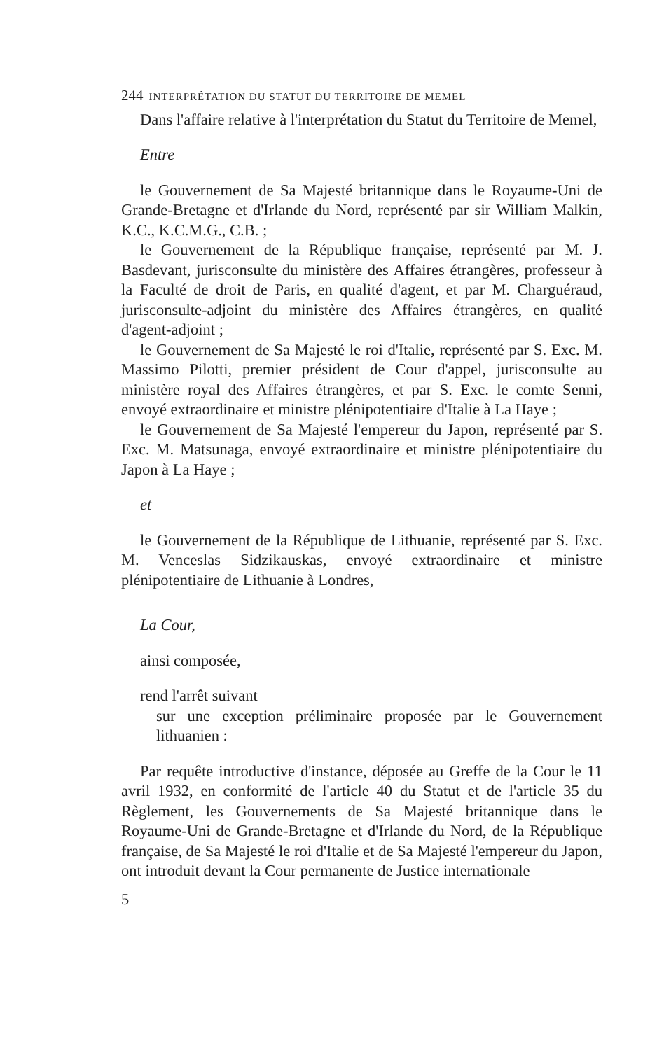244 INTERPRÉTATION DU STATUT DU TERRITOIRE DE MEMEL
Dans l'affaire relative à l'interprétation du Statut du Territoire de Memel,
Entre
le Gouvernement de Sa Majesté britannique dans le Royaume-Uni de Grande-Bretagne et d'Irlande du Nord, représenté par sir William Malkin, K.C., K.C.M.G., C.B. ;
le Gouvernement de la République française, représenté par M. J. Basdevant, jurisconsulte du ministère des Affaires étrangères, professeur à la Faculté de droit de Paris, en qualité d'agent, et par M. Charguéraud, jurisconsulte-adjoint du ministère des Affaires étrangères, en qualité d'agent-adjoint ;
le Gouvernement de Sa Majesté le roi d'Italie, représenté par S. Exc. M. Massimo Pilotti, premier président de Cour d'appel, jurisconsulte au ministère royal des Affaires étrangères, et par S. Exc. le comte Senni, envoyé extraordinaire et ministre plénipotentiaire d'Italie à La Haye ;
le Gouvernement de Sa Majesté l'empereur du Japon, représenté par S. Exc. M. Matsunaga, envoyé extraordinaire et ministre plénipotentiaire du Japon à La Haye ;
et
le Gouvernement de la République de Lithuanie, représenté par S. Exc. M. Venceslas Sidzikauskas, envoyé extraordinaire et ministre plénipotentiaire de Lithuanie à Londres,
La Cour,
ainsi composée,
rend l'arrêt suivant
sur une exception préliminaire proposée par le Gouvernement lithuanien :
Par requête introductive d'instance, déposée au Greffe de la Cour le 11 avril 1932, en conformité de l'article 40 du Statut et de l'article 35 du Règlement, les Gouvernements de Sa Majesté britannique dans le Royaume-Uni de Grande-Bretagne et d'Irlande du Nord, de la République française, de Sa Majesté le roi d'Italie et de Sa Majesté l'empereur du Japon, ont introduit devant la Cour permanente de Justice internationale
5